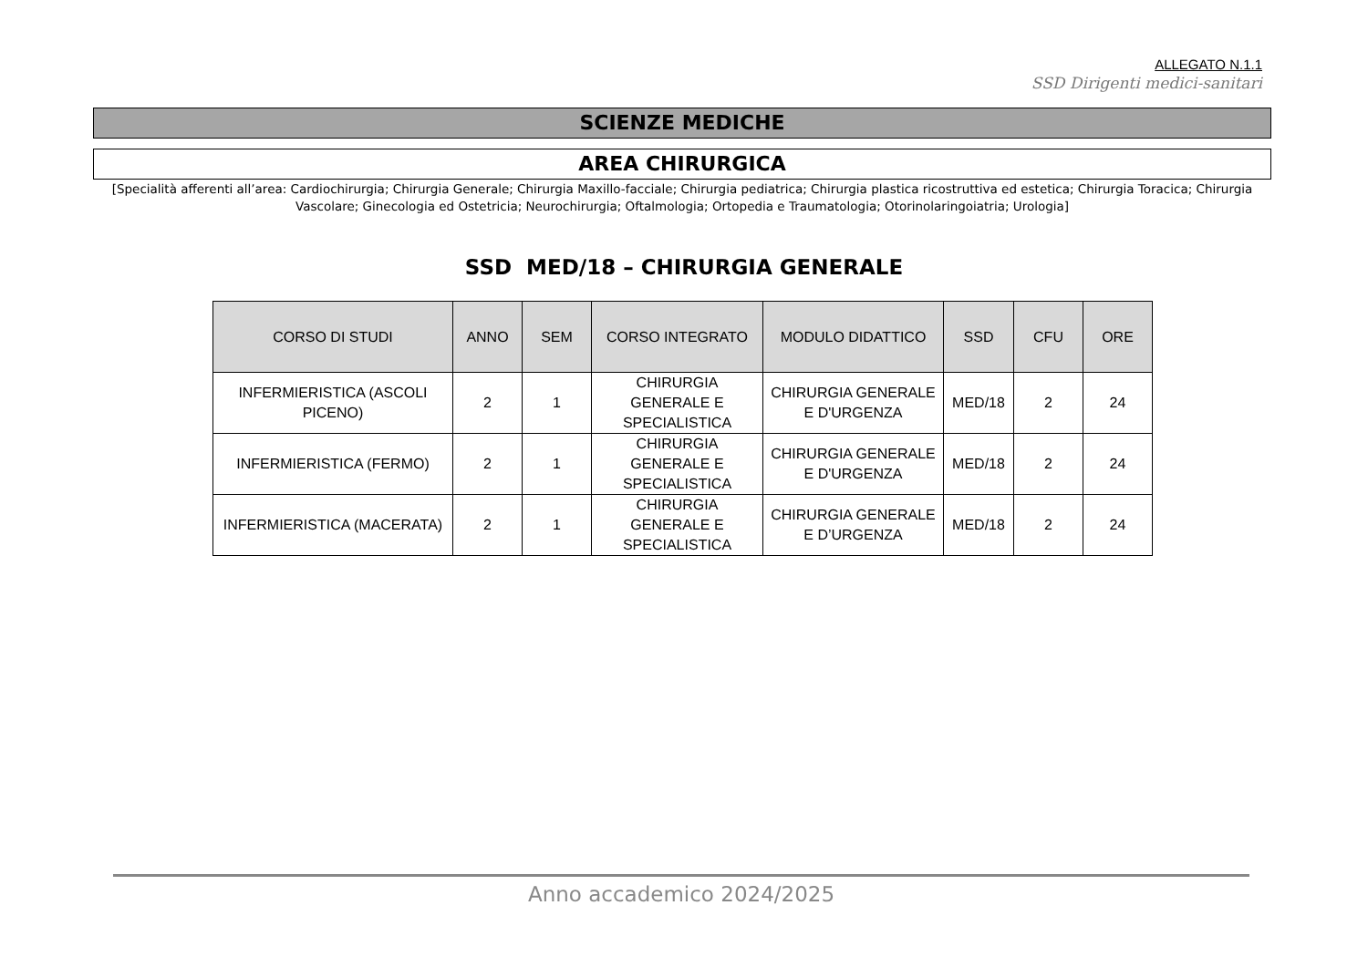ALLEGATO N.1.1
SSD Dirigenti medici-sanitari
SCIENZE MEDICHE
AREA CHIRURGICA
[Specialità afferenti all’area: Cardiochirurgia; Chirurgia Generale; Chirurgia Maxillo-facciale; Chirurgia pediatrica; Chirurgia plastica ricostruttiva ed estetica; Chirurgia Toracica; Chirurgia Vascolare; Ginecologia ed Ostetricia; Neurochirurgia; Oftalmologia; Ortopedia e Traumatologia; Otorinolaringoiatria; Urologia]
SSD MED/18 – CHIRURGIA GENERALE
| CORSO DI STUDI | ANNO | SEM | CORSO INTEGRATO | MODULO DIDATTICO | SSD | CFU | ORE |
| --- | --- | --- | --- | --- | --- | --- | --- |
| INFERMIERISTICA (ASCOLI PICENO) | 2 | 1 | CHIRURGIA GENERALE E SPECIALISTICA | CHIRURGIA GENERALE E D'URGENZA | MED/18 | 2 | 24 |
| INFERMIERISTICA (FERMO) | 2 | 1 | CHIRURGIA GENERALE E SPECIALISTICA | CHIRURGIA GENERALE E D'URGENZA | MED/18 | 2 | 24 |
| INFERMIERISTICA (MACERATA) | 2 | 1 | CHIRURGIA GENERALE E SPECIALISTICA | CHIRURGIA GENERALE E D’URGENZA | MED/18 | 2 | 24 |
Anno accademico 2024/2025